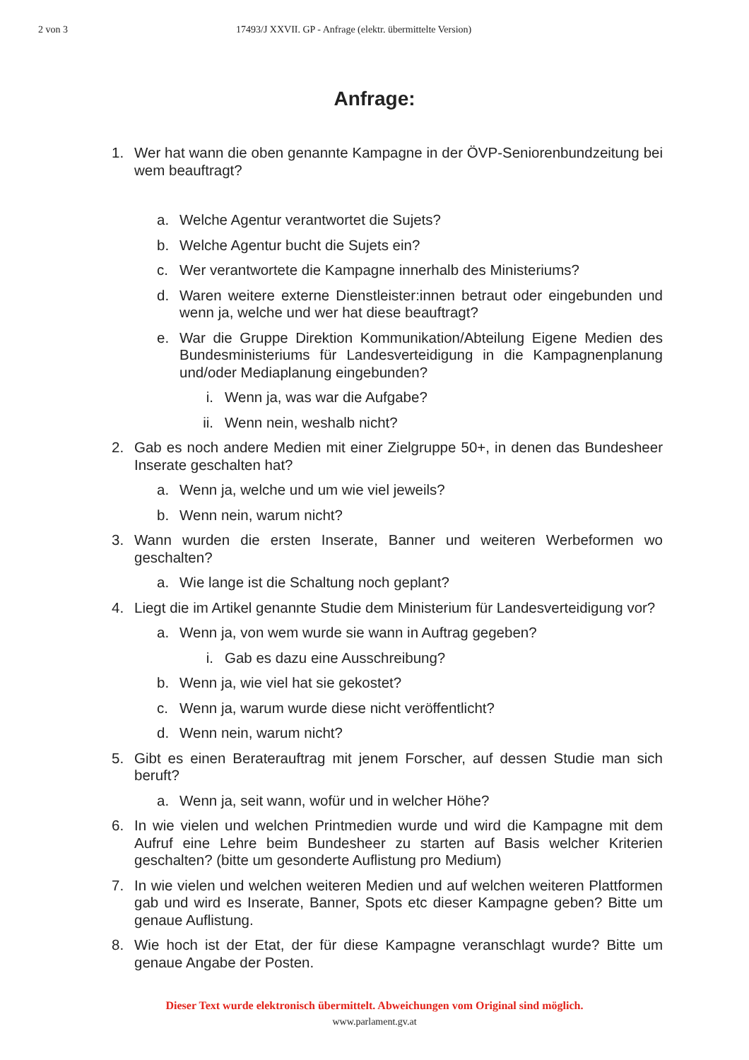2 von 3 17493/J XXVII. GP - Anfrage (elektr. übermittelte Version)
Anfrage:
1. Wer hat wann die oben genannte Kampagne in der ÖVP-Seniorenbundzeitung bei wem beauftragt?
a. Welche Agentur verantwortet die Sujets?
b. Welche Agentur bucht die Sujets ein?
c. Wer verantwortete die Kampagne innerhalb des Ministeriums?
d. Waren weitere externe Dienstleister:innen betraut oder eingebunden und wenn ja, welche und wer hat diese beauftragt?
e. War die Gruppe Direktion Kommunikation/Abteilung Eigene Medien des Bundesministeriums für Landesverteidigung in die Kampagnenplanung und/oder Mediaplanung eingebunden?
i. Wenn ja, was war die Aufgabe?
ii. Wenn nein, weshalb nicht?
2. Gab es noch andere Medien mit einer Zielgruppe 50+, in denen das Bundesheer Inserate geschalten hat?
a. Wenn ja, welche und um wie viel jeweils?
b. Wenn nein, warum nicht?
3. Wann wurden die ersten Inserate, Banner und weiteren Werbeformen wo geschalten?
a. Wie lange ist die Schaltung noch geplant?
4. Liegt die im Artikel genannte Studie dem Ministerium für Landesverteidigung vor?
a. Wenn ja, von wem wurde sie wann in Auftrag gegeben?
i. Gab es dazu eine Ausschreibung?
b. Wenn ja, wie viel hat sie gekostet?
c. Wenn ja, warum wurde diese nicht veröffentlicht?
d. Wenn nein, warum nicht?
5. Gibt es einen Beraterauftrag mit jenem Forscher, auf dessen Studie man sich beruft?
a. Wenn ja, seit wann, wofür und in welcher Höhe?
6. In wie vielen und welchen Printmedien wurde und wird die Kampagne mit dem Aufruf eine Lehre beim Bundesheer zu starten auf Basis welcher Kriterien geschalten? (bitte um gesonderte Auflistung pro Medium)
7. In wie vielen und welchen weiteren Medien und auf welchen weiteren Plattformen gab und wird es Inserate, Banner, Spots etc dieser Kampagne geben? Bitte um genaue Auflistung.
8. Wie hoch ist der Etat, der für diese Kampagne veranschlagt wurde? Bitte um genaue Angabe der Posten.
Dieser Text wurde elektronisch übermittelt. Abweichungen vom Original sind möglich.
www.parlament.gv.at